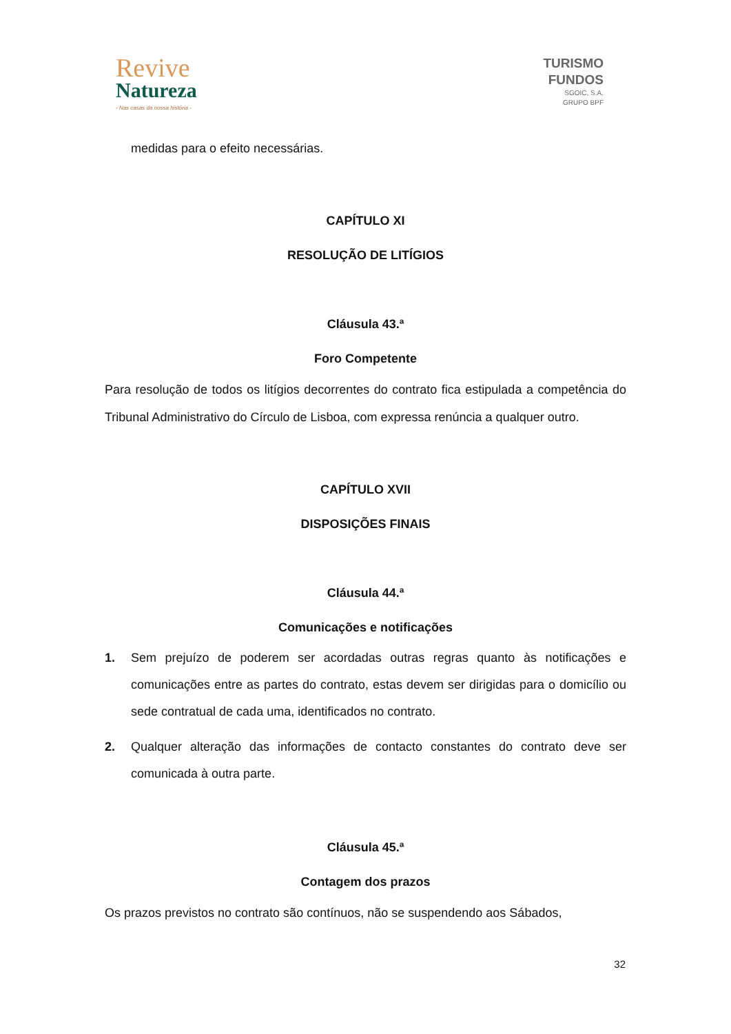Revive
Natureza
- Nas casas da nossa história -
TURISMO
FUNDOS
SGOIC, S.A.
GRUPO BPF
medidas para o efeito necessárias.
CAPÍTULO XI
RESOLUÇÃO DE LITÍGIOS
Cláusula 43.ª
Foro Competente
Para resolução de todos os litígios decorrentes do contrato fica estipulada a competência do Tribunal Administrativo do Círculo de Lisboa, com expressa renúncia a qualquer outro.
CAPÍTULO XVII
DISPOSIÇÕES FINAIS
Cláusula 44.ª
Comunicações e notificações
1. Sem prejuízo de poderem ser acordadas outras regras quanto às notificações e comunicações entre as partes do contrato, estas devem ser dirigidas para o domicílio ou sede contratual de cada uma, identificados no contrato.
2. Qualquer alteração das informações de contacto constantes do contrato deve ser comunicada à outra parte.
Cláusula 45.ª
Contagem dos prazos
Os prazos previstos no contrato são contínuos, não se suspendendo aos Sábados,
32